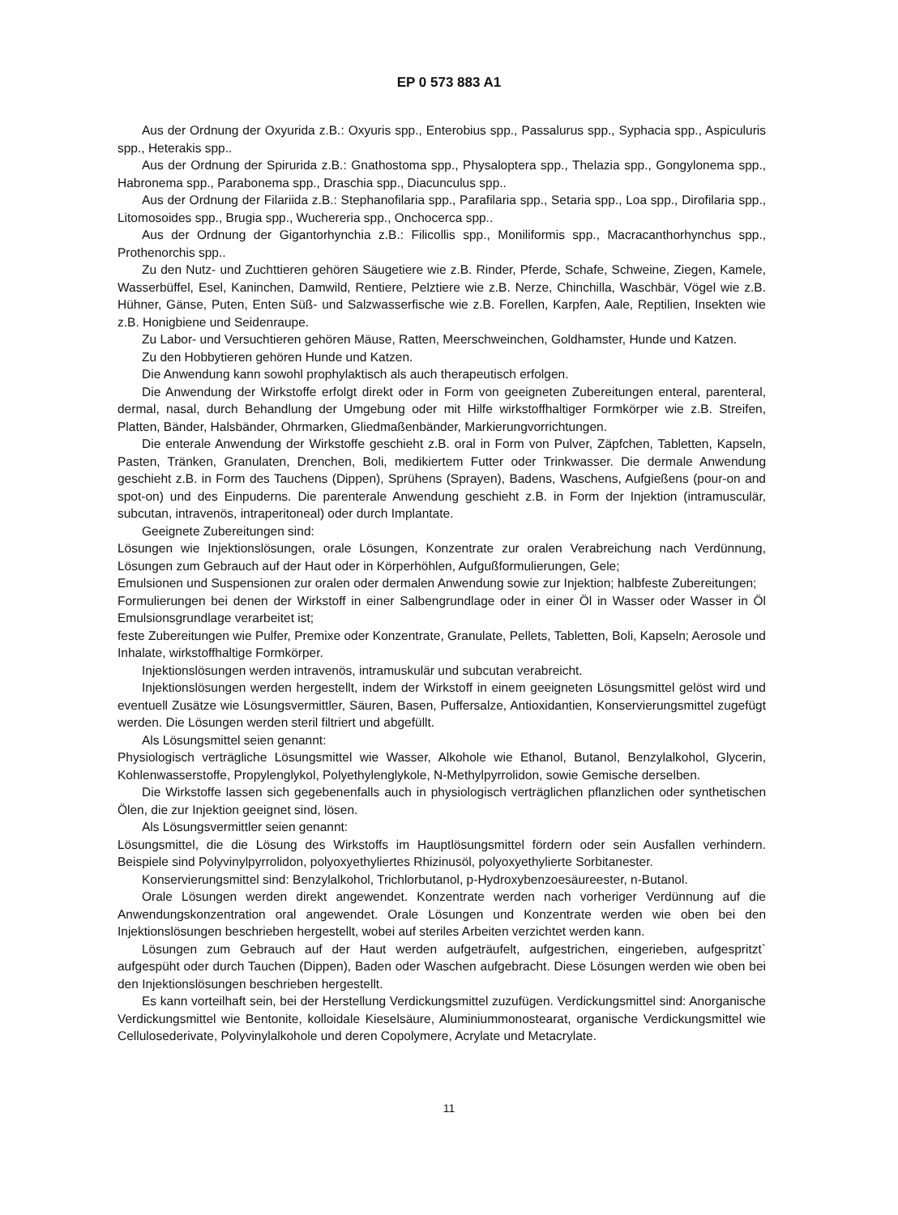EP 0 573 883 A1
Aus der Ordnung der Oxyurida z.B.: Oxyuris spp., Enterobius spp., Passalurus spp., Syphacia spp., Aspiculuris spp., Heterakis spp..
Aus der Ordnung der Spirurida z.B.: Gnathostoma spp., Physaloptera spp., Thelazia spp., Gongylonema spp., Habronema spp., Parabonema spp., Draschia spp., Diacunculus spp..
Aus der Ordnung der Filariida z.B.: Stephanofilaria spp., Parafilaria spp., Setaria spp., Loa spp., Dirofilaria spp., Litomosoides spp., Brugia spp., Wuchereria spp., Onchocerca spp..
Aus der Ordnung der Gigantorhynchia z.B.: Filicollis spp., Moniliformis spp., Macracanthorhynchus spp., Prothenorchis spp..
Zu den Nutz- und Zuchttieren gehören Säugetiere wie z.B. Rinder, Pferde, Schafe, Schweine, Ziegen, Kamele, Wasserbüffel, Esel, Kaninchen, Damwild, Rentiere, Pelztiere wie z.B. Nerze, Chinchilla, Waschbär, Vögel wie z.B. Hühner, Gänse, Puten, Enten Süß- und Salzwasserfische wie z.B. Forellen, Karpfen, Aale, Reptilien, Insekten wie z.B. Honigbiene und Seidenraupe.
Zu Labor- und Versuchtieren gehören Mäuse, Ratten, Meerschweinchen, Goldhamster, Hunde und Katzen.
Zu den Hobbytieren gehören Hunde und Katzen.
Die Anwendung kann sowohl prophylaktisch als auch therapeutisch erfolgen.
Die Anwendung der Wirkstoffe erfolgt direkt oder in Form von geeigneten Zubereitungen enteral, parenteral, dermal, nasal, durch Behandlung der Umgebung oder mit Hilfe wirkstoffhaltiger Formkörper wie z.B. Streifen, Platten, Bänder, Halsbänder, Ohrmarken, Gliedmaßenbänder, Markierungvorrichtungen.
Die enterale Anwendung der Wirkstoffe geschieht z.B. oral in Form von Pulver, Zäpfchen, Tabletten, Kapseln, Pasten, Tränken, Granulaten, Drenchen, Boli, medikiertem Futter oder Trinkwasser. Die dermale Anwendung geschieht z.B. in Form des Tauchens (Dippen), Sprühens (Sprayen), Badens, Waschens, Aufgießens (pour-on and spot-on) und des Einpuderns. Die parenterale Anwendung geschieht z.B. in Form der Injektion (intramusculär, subcutan, intravenös, intraperitoneal) oder durch Implantate.
Geeignete Zubereitungen sind:
Lösungen wie Injektionslösungen, orale Lösungen, Konzentrate zur oralen Verabreichung nach Verdünnung, Lösungen zum Gebrauch auf der Haut oder in Körperhöhlen, Aufgußformulierungen, Gele;
Emulsionen und Suspensionen zur oralen oder dermalen Anwendung sowie zur Injektion; halbfeste Zubereitungen;
Formulierungen bei denen der Wirkstoff in einer Salbengrundlage oder in einer Öl in Wasser oder Wasser in Öl Emulsionsgrundlage verarbeitet ist;
feste Zubereitungen wie Pulfer, Premixe oder Konzentrate, Granulate, Pellets, Tabletten, Boli, Kapseln; Aerosole und Inhalate, wirkstoffhaltige Formkörper.
Injektionslösungen werden intravenös, intramuskulär und subcutan verabreicht.
Injektionslösungen werden hergestellt, indem der Wirkstoff in einem geeigneten Lösungsmittel gelöst wird und eventuell Zusätze wie Lösungsvermittler, Säuren, Basen, Puffersalze, Antioxidantien, Konservierungsmittel zugefügt werden. Die Lösungen werden steril filtriert und abgefüllt.
Als Lösungsmittel seien genannt:
Physiologisch verträgliche Lösungsmittel wie Wasser, Alkohole wie Ethanol, Butanol, Benzylalkohol, Glycerin, Kohlenwasserstoffe, Propylenglykol, Polyethylenglykole, N-Methylpyrrolidon, sowie Gemische derselben.
Die Wirkstoffe lassen sich gegebenenfalls auch in physiologisch verträglichen pflanzlichen oder synthetischen Ölen, die zur Injektion geeignet sind, lösen.
Als Lösungsvermittler seien genannt:
Lösungsmittel, die die Lösung des Wirkstoffs im Hauptlösungsmittel fördern oder sein Ausfallen verhindern. Beispiele sind Polyvinylpyrrolidon, polyoxyethyliertes Rhizinusöl, polyoxyethylierte Sorbitanester.
Konservierungsmittel sind: Benzylalkohol, Trichlorbutanol, p-Hydroxybenzoesäureester, n-Butanol.
Orale Lösungen werden direkt angewendet. Konzentrate werden nach vorheriger Verdünnung auf die Anwendungskonzentration oral angewendet. Orale Lösungen und Konzentrate werden wie oben bei den Injektionslösungen beschrieben hergestellt, wobei auf steriles Arbeiten verzichtet werden kann.
Lösungen zum Gebrauch auf der Haut werden aufgeträufelt, aufgestrichen, eingerieben, aufgespritzt` aufgespüht oder durch Tauchen (Dippen), Baden oder Waschen aufgebracht. Diese Lösungen werden wie oben bei den Injektionslösungen beschrieben hergestellt.
Es kann vorteilhaft sein, bei der Herstellung Verdickungsmittel zuzufügen. Verdickungsmittel sind: Anorganische Verdickungsmittel wie Bentonite, kolloidale Kieselsäure, Aluminiummonostearat, organische Verdickungsmittel wie Cellulosederivate, Polyvinylalkohole und deren Copolymere, Acrylate und Metacrylate.
11